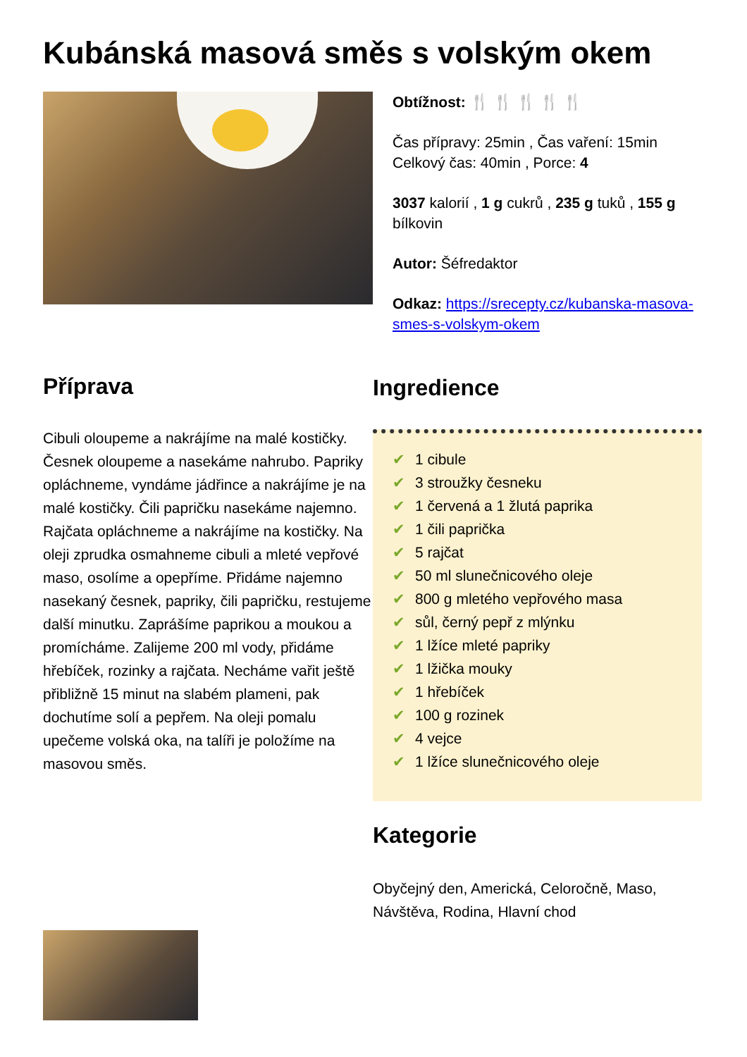Kubánská masová směs s volským okem
Obtížnost: 🍴 🍴 🍴 🍴 🍴
Čas přípravy: 25min , Čas vaření: 15min
Celkový čas: 40min , Porce: 4
3037 kalorií , 1 g cukrů , 235 g tuků , 155 g bílkovin
Autor: Šéfredaktor
Odkaz: https://srecepty.cz/kubanska-masova-smes-s-volskym-okem
Příprava
Cibuli oloupeme a nakrájíme na malé kostičky. Česnek oloupeme a nasekáme nahrubo. Papriky opláchneme, vyndáme jádřince a nakrájíme je na malé kostičky. Čili papričku nasekáme najemno. Rajčata opláchneme a nakrájíme na kostičky. Na oleji zprudka osmahneme cibuli a mleté vepřové maso, osolíme a opepříme. Přidáme najemno nasekaný česnek, papriky, čili papričku, restujeme další minutku. Zaprášíme paprikou a moukou a promícháme. Zalijeme 200 ml vody, přidáme hřebíček, rozinky a rajčata. Necháme vařit ještě přibližně 15 minut na slabém plameni, pak dochutíme solí a pepřem. Na oleji pomalu upečeme volská oka, na talíři je položíme na masovou směs.
Ingredience
✔ 1 cibule
✔ 3 stroužky česneku
✔ 1 červená a 1 žlutá paprika
✔ 1 čili paprička
✔ 5 rajčat
✔ 50 ml slunečnicového oleje
✔ 800 g mletého vepřového masa
✔ sůl, černý pepř z mlýnku
✔ 1 lžíce mleté papriky
✔ 1 lžička mouky
✔ 1 hřebíček
✔ 100 g rozinek
✔ 4 vejce
✔ 1 lžíce slunečnicového oleje
Kategorie
Obyčejný den, Americká, Celoročně, Maso, Návštěva, Rodina, Hlavní chod